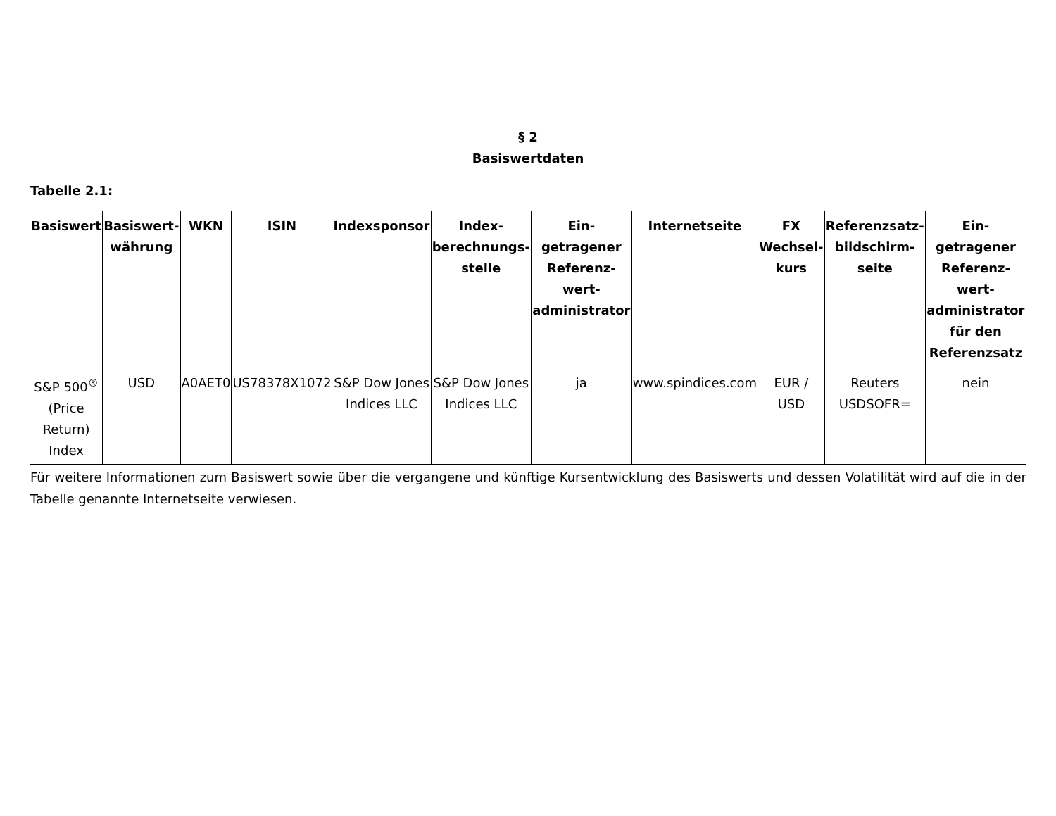§ 2
Basiswertdaten
Tabelle 2.1:
| Basiswert | Basiswert-währung | WKN | ISIN | Indexsponsor | Index-berechnungs-stelle | Ein-getragener Referenz-wert-administrator | Internetseite | FX Wechsel-kurs | Referenzsatz-bildschirm-seite | Ein-getragener Referenz-wert-administrator für den Referenzsatz |
| --- | --- | --- | --- | --- | --- | --- | --- | --- | --- | --- |
| S&P 500<sup>®</sup> (Price Return) Index | USD | A0AET0 | US78378X1072 | S&P Dow Jones Indices LLC | S&P Dow Jones Indices LLC | ja | www.spindices.com | EUR / USD | Reuters USDSOFR= | nein |
Für weitere Informationen zum Basiswert sowie über die vergangene und künftige Kursentwicklung des Basiswerts und dessen Volatilität wird auf die in der Tabelle genannte Internetseite verwiesen.